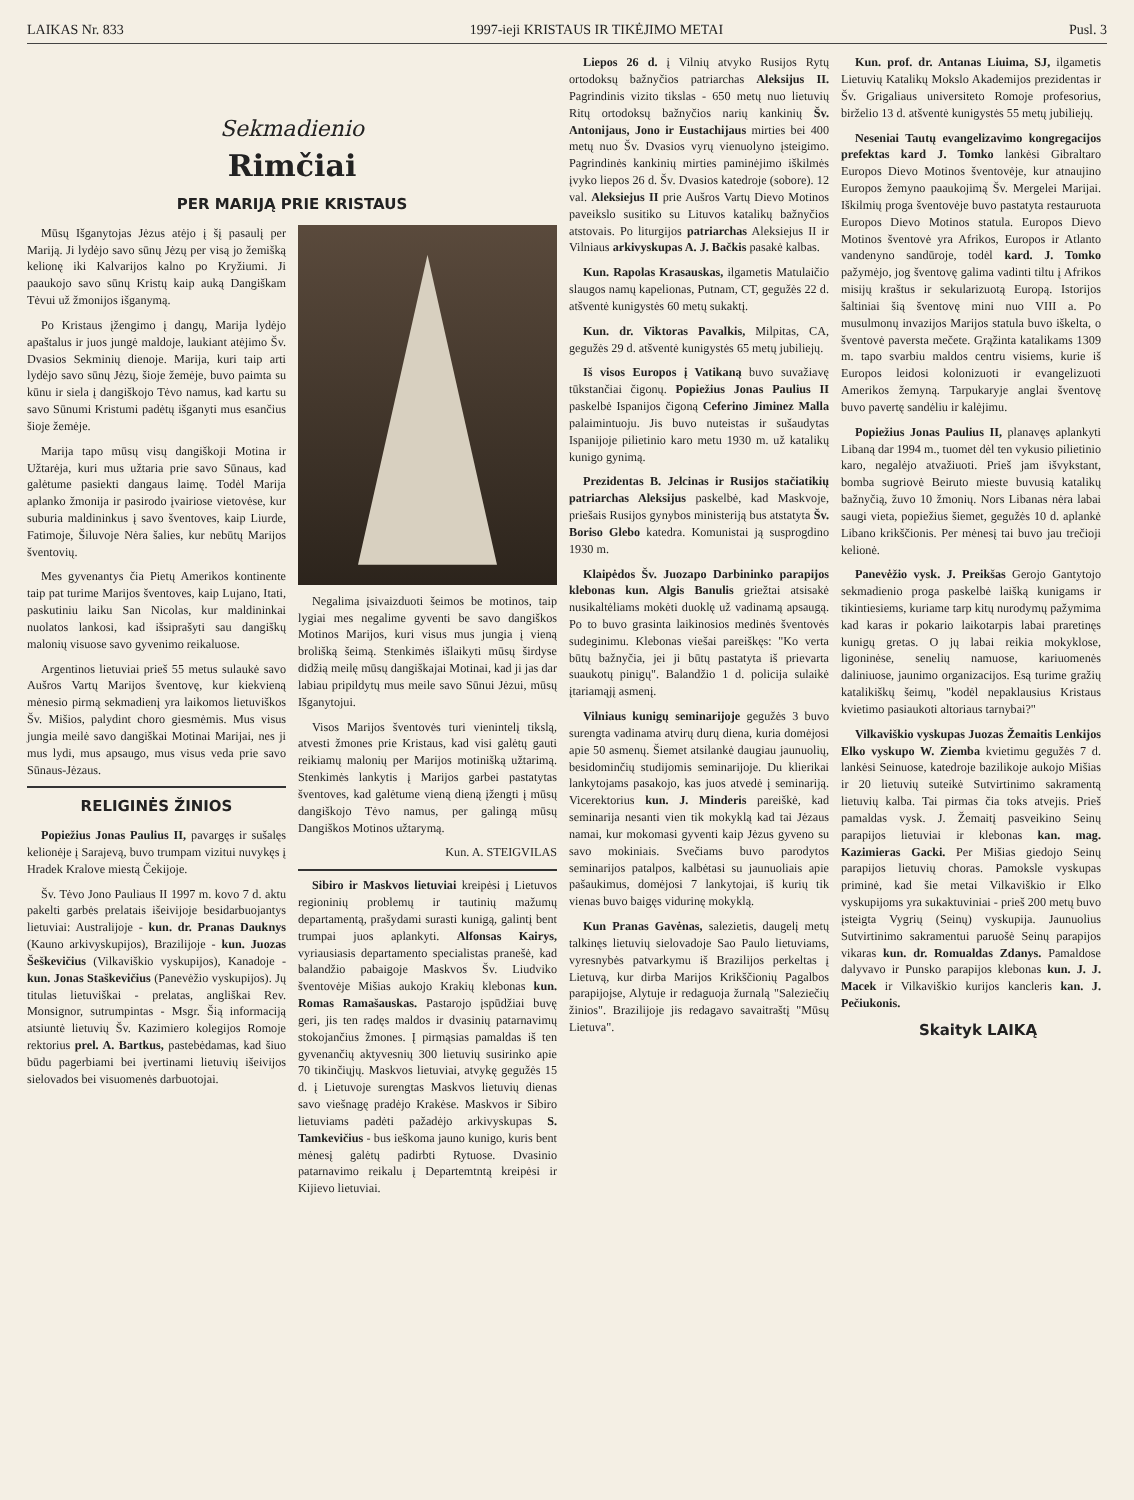LAIKAS Nr. 833 1997-ieji KRISTAUS IR TIKĖJIMO METAI Pusl. 3
Sekmadienio
Rimčiai
PER MARIJĄ PRIE KRISTAUS
Mūsų Išganytojas Jėzus atėjo į šį pasaulį per Mariją. Ji lydėjo savo sūnų Jėzų per visą jo žemišką kelionę iki Kalvarijos kalno po Kryžiumi. Ji paaukojo savo sūnų Kristų kaip auką Dangiškam Tėvui už žmonijos išganymą.
Po Kristaus įžengimo į dangų, Marija lydėjo apaštalus ir juos jungė maldoje, laukiant atėjimo Šv. Dvasios Sekminių dienoje. Marija, kuri taip arti lydėjo savo sūnų Jėzų, šioje žemėje, buvo paimta su kūnu ir siela į dangiškojo Tėvo namus, kad kartu su savo Sūnumi Kristumi padėtų išganyti mus esančius šioje žemėje.
Marija tapo mūsų visų dangiškoji Motina ir Užtarėja, kuri mus užtaria prie savo Sūnaus, kad galėtume pasiekti dangaus laimę. Todėl Marija aplanko žmonija ir pasirodo įvairiose vietovėse, kur suburia maldininkus į savo šventoves, kaip Liurde, Fatimoje, Šiluvoje Nėra šalies, kur nebūtų Marijos šventovių.
Mes gyvenantys čia Pietų Amerikos kontinente taip pat turime Marijos šventoves, kaip Lujano, Itati, paskutiniu laiku San Nicolas, kur maldininkai nuolatos lankosi, kad išsiprašyti sau dangiškų malonių visuose savo gyvenimo reikaluose.
Argentinos lietuviai prieš 55 metus sulaukė savo Aušros Vartų Marijos šventovę, kur kiekvieną mėnesio pirmą sekmadienį yra laikomos lietuviškos Šv. Mišios, palydint choro giesmėmis. Mus visus jungia meilė savo dangiškai Motinai Marijai, nes ji mus lydi, mus apsaugo, mus visus veda prie savo Sūnaus-Jėzaus.
RELIGINĖS ŽINIOS
Popiežius Jonas Paulius II, pavargęs ir sušalęs kelionėje į Sarajevą, buvo trumpam vizitui nuvykęs į Hradek Kralove miestą Čekijoje.
Šv. Tėvo Jono Pauliaus II 1997 m. kovo 7 d. aktu pakelti garbės prelatais išeivijoje besidarbuojantys lietuviai: Australijoje - kun. dr. Pranas Dauknys (Kauno arkivyskupijos), Brazilijoje - kun. Juozas Šeškevičius (Vilkaviškio vyskupijos), Kanadoje - kun. Jonas Staškevičius (Panevėžio vyskupijos). Jų titulas lietuviškai - prelatas, angliškai Rev. Monsignor, sutrumpintas - Msgr. Šią informaciją atsiuntė lietuvių Šv. Kazimiero kolegijos Romoje rektorius prel. A. Bartkus, pastebėdamas, kad šiuo būdu pagerbiami bei įvertinami lietuvių išeivijos sielovados bei visuomenės darbuotojai.
Negalima įsivaizduoti šeimos be motinos, taip lygiai mes negalime gyventi be savo dangiškos Motinos Marijos, kuri visus mus jungia į vieną brolišką šeimą. Stenkimės išlaikyti mūsų širdyse didžią meilę mūsų dangiškajai Motinai, kad ji jas dar labiau pripildytų mus meile savo Sūnui Jėzui, mūsų Išganytojui.
Visos Marijos šventovės turi vienintelį tikslą, atvesti žmones prie Kristaus, kad visi galėtų gauti reikiamų malonių per Marijos motinišką užtarimą. Stenkimės lankytis į Marijos garbei pastatytas šventoves, kad galėtume vieną dieną įžengti į mūsų dangiškojo Tėvo namus, per galingą mūsų Dangiškos Motinos užtarymą.
Kun. A. STEIGVILAS
Sibiro ir Maskvos lietuviai kreipėsi į Lietuvos regioninių problemų ir tautinių mažumų departamentą, prašydami surasti kunigą, galintį bent trumpai juos aplankyti. Alfonsas Kairys, vyriausiasis departamento specialistas pranešė, kad balandžio pabaigoje Maskvos Šv. Liudviko šventovėje Mišias aukojo Krakių klebonas kun. Romas Ramašauskas. Pastarojo įspūdžiai buvę geri, jis ten radęs maldos ir dvasinių patarnavimų stokojančius žmones. Į pirmąsias pamaldas iš ten gyvenančių aktyvesnių 300 lietuvių susirinko apie 70 tikinčiųjų. Maskvos lietuviai, atvykę gegužės 15 d. į Lietuvoje surengtas Maskvos lietuvių dienas savo viešnagę pradėjo Krakėse. Maskvos ir Sibiro lietuviams padėti pažadėjo arkivyskupas S. Tamkevičius - bus ieškoma jauno kunigo, kuris bent mėnesį galėtų padirbti Rytuose. Dvasinio patarnavimo reikalu į Departemtntą kreipėsi ir Kijievo lietuviai.
Liepos 26 d. į Vilnių atvyko Rusijos Rytų ortodoksų bažnyčios patriarchas Aleksijus II. Pagrindinis vizito tikslas - 650 metų nuo lietuvių Ritų ortodoksų bažnyčios narių kankinių Šv. Antonijaus, Jono ir Eustachijaus mirties bei 400 metų nuo Šv. Dvasios vyrų vienuolyno įsteigimo. Pagrindinės kankinių mirties paminėjimo iškilmės įvyko liepos 26 d. Šv. Dvasios katedroje (sobore). 12 val. Aleksiejus II prie Aušros Vartų Dievo Motinos paveikslo susitiko su Lituvos katalikų bažnyčios atstovais. Po liturgijos patriarchas Aleksiejus II ir Vilniaus arkivyskupas A. J. Bačkis pasakė kalbas.
Kun. Rapolas Krasauskas, ilgametis Matulaičio slaugos namų kapelionas, Putnam, CT, gegužės 22 d. atšventė kunigystės 60 metų sukaktį.
Kun. dr. Viktoras Pavalkis, Milpitas, CA, gegužės 29 d. atšventė kunigystės 65 metų jubiliejų.
Iš visos Europos į Vatikaną buvo suvažiavę tūkstančiai čigonų. Popiežius Jonas Paulius II paskelbė Ispanijos čigoną Ceferino Jiminez Malla palaimintuoju. Jis buvo nuteistas ir sušaudytas Ispanijoje pilietinio karo metu 1930 m. už katalikų kunigo gynimą.
Prezidentas B. Jelcinas ir Rusijos stačiatikių patriarchas Aleksijus paskelbė, kad Maskvoje, priešais Rusijos gynybos ministeriją bus atstatyta Šv. Boriso Glebo katedra. Komunistai ją susprogdino 1930 m.
Klaipėdos Šv. Juozapo Darbininko parapijos klebonas kun. Algis Banulis griežtai atsisakė nusikaltėliams mokėti duoklę už vadinamą apsaugą. Po to buvo grasinta laikinosios medinės šventovės sudeginimu. Klebonas viešai pareiškęs: "Ko verta būtų bažnyčia, jei ji būtų pastatyta iš prievarta suaukotų pinigų". Balandžio 1 d. policija sulaikė įtariamąjį asmenį.
Vilniaus kunigų seminarijoje gegužės 3 buvo surengta vadinama atvirų durų diena, kuria domėjosi apie 50 asmenų. Šiemet atsilankė daugiau jaunuolių, besidominčių studijomis seminarijoje. Du klierikai lankytojams pasakojo, kas juos atvedė į seminariją. Vicerektorius kun. J. Minderis pareiškė, kad seminarija nesanti vien tik mokyklą kad tai Jėzaus namai, kur mokomasi gyventi kaip Jėzus gyveno su savo mokiniais. Svečiams buvo parodytos seminarijos patalpos, kalbėtasi su jaunuoliais apie pašaukimus, domėjosi 7 lankytojai, iš kurių tik vienas buvo baigęs vidurinę mokyklą.
Kun Pranas Gavėnas, salezietis, daugelį metų talkinęs lietuvių sielovadoje Sao Paulo lietuviams, vyresnybės patvarkymu iš Brazilijos perkeltas į Lietuvą, kur dirba Marijos Krikščionių Pagalbos parapijojse, Alytuje ir redaguoja žurnalą "Saleziečių žinios". Brazilijoje jis redagavo savaitraštį "Mūsų Lietuva".
Kun. prof. dr. Antanas Liuima, SJ, ilgametis Lietuvių Katalikų Mokslo Akademijos prezidentas ir Šv. Grigaliaus universiteto Romoje profesorius, birželio 13 d. atšventė kunigystės 55 metų jubiliejų.
Neseniai Tautų evangelizavimo kongregacijos prefektas kard J. Tomko lankėsi Gibraltaro Europos Dievo Motinos šventovėje, kur atnaujino Europos žemyno paaukojimą Šv. Mergelei Marijai. Iškilmių proga šventovėje buvo pastatyta restauruota Europos Dievo Motinos statula. Europos Dievo Motinos šventovė yra Afrikos, Europos ir Atlanto vandenyno sandūroje, todėl kard. J. Tomko pažymėjo, jog šventovę galima vadinti tiltu į Afrikos misijų kraštus ir sekularizuotą Europą. Istorijos šaltiniai šią šventovę mini nuo VIII a. Po musulmonų invazijos Marijos statula buvo iškelta, o šventovė paversta mečete. Grąžinta katalikams 1309 m. tapo svarbiu maldos centru visiems, kurie iš Europos leidosi kolonizuoti ir evangelizuoti Amerikos žemyną. Tarpukaryje anglai šventovę buvo pavertę sandėliu ir kalėjimu.
Popiežius Jonas Paulius II, planavęs aplankyti Libaną dar 1994 m., tuomet dėl ten vykusio pilietinio karo, negalėjo atvažiuoti. Prieš jam išvykstant, bomba sugriovė Beiruto mieste buvusią katalikų bažnyčią, žuvo 10 žmonių. Nors Libanas nėra labai saugi vieta, popiežius šiemet, gegužės 10 d. aplankė Libano krikščionis. Per mėnesį tai buvo jau trečioji kelionė.
Panevėžio vysk. J. Preikšas Gerojo Gantytojo sekmadienio proga paskelbė laišką kunigams ir tikintiesiems, kuriame tarp kitų nurodymų pažymima kad karas ir pokario laikotarpis labai praretinęs kunigų gretas. O jų labai reikia mokyklose, ligoninėse, senelių namuose, kariuomenės daliniuose, jaunimo organizacijos. Esą turime gražių katalikiškų šeimų, "kodėl nepaklausius Kristaus kvietimo pasiaukoti altoriaus tarnybai?"
Vilkaviškio vyskupas Juozas Žemaitis Lenkijos Elko vyskupo W. Ziemba kvietimu gegužės 7 d. lankėsi Seinuose, katedroje bazilikoje aukojo Mišias ir 20 lietuvių suteikė Sutvirtinimo sakramentą lietuvių kalba. Tai pirmas čia toks atvejis. Prieš pamaldas vysk. J. Žemaitį pasveikino Seinų parapijos lietuviai ir klebonas kan. mag. Kazimieras Gacki. Per Mišias giedojo Seinų parapijos lietuvių choras. Pamoksle vyskupas priminė, kad šie metai Vilkaviškio ir Elko vyskupijoms yra sukaktuviniai - prieš 200 metų buvo įsteigta Vygrių (Seinų) vyskupija. Jaunuolius Sutvirtinimo sakramentui paruošė Seinų parapijos vikaras kun. dr. Romualdas Zdanys. Pamaldose dalyvavo ir Punsko parapijos klebonas kun. J. J. Macek ir Vilkaviškio kurijos kancleris kan. J. Pečiukonis.
Skaityk LAIKĄ